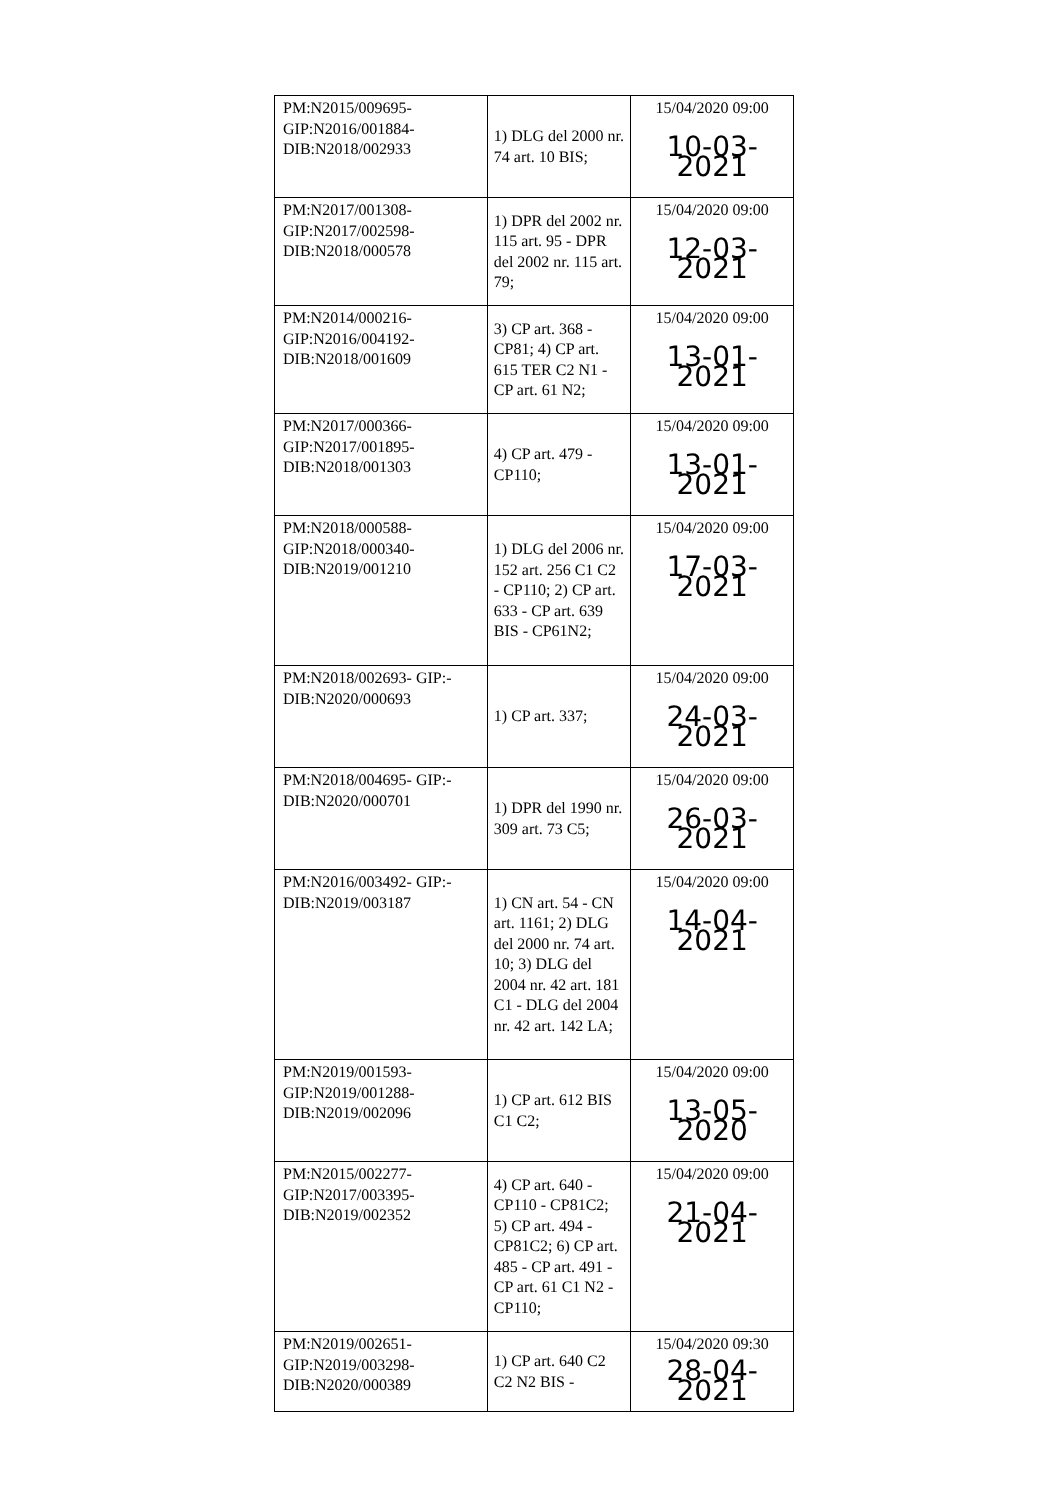| PM:N2015/009695- GIP:N2016/001884- DIB:N2018/002933 | 1) DLG del 2000 nr. 74 art. 10 BIS; | 15/04/2020 09:00 10-03-2021 |
| PM:N2017/001308- GIP:N2017/002598- DIB:N2018/000578 | 1) DPR del 2002 nr. 115 art. 95 - DPR del 2002 nr. 115 art. 79; | 15/04/2020 09:00 12-03-2021 |
| PM:N2014/000216- GIP:N2016/004192- DIB:N2018/001609 | 3) CP art. 368 - CP81; 4) CP art. 615 TER C2 N1 - CP art. 61 N2; | 15/04/2020 09:00 13-01-2021 |
| PM:N2017/000366- GIP:N2017/001895- DIB:N2018/001303 | 4) CP art. 479 - CP110; | 15/04/2020 09:00 13-01-2021 |
| PM:N2018/000588- GIP:N2018/000340- DIB:N2019/001210 | 1) DLG del 2006 nr. 152 art. 256 C1 C2 - CP110; 2) CP art. 633 - CP art. 639 BIS - CP61N2; | 15/04/2020 09:00 17-03-2021 |
| PM:N2018/002693- GIP:- DIB:N2020/000693 | 1) CP art. 337; | 15/04/2020 09:00 24-03-2021 |
| PM:N2018/004695- GIP:- DIB:N2020/000701 | 1) DPR del 1990 nr. 309 art. 73 C5; | 15/04/2020 09:00 26-03-2021 |
| PM:N2016/003492- GIP:- DIB:N2019/003187 | 1) CN art. 54 - CN art. 1161; 2) DLG del 2000 nr. 74 art. 10; 3) DLG del 2004 nr. 42 art. 181 C1 - DLG del 2004 nr. 42 art. 142 LA; | 15/04/2020 09:00 14-04-2021 |
| PM:N2019/001593- GIP:N2019/001288- DIB:N2019/002096 | 1) CP art. 612 BIS C1 C2; | 15/04/2020 09:00 13-05-2020 |
| PM:N2015/002277- GIP:N2017/003395- DIB:N2019/002352 | 4) CP art. 640 - CP110 - CP81C2; 5) CP art. 494 - CP81C2; 6) CP art. 485 - CP art. 491 - CP art. 61 C1 N2 - CP110; | 15/04/2020 09:00 21-04-2021 |
| PM:N2019/002651- GIP:N2019/003298- DIB:N2020/000389 | 1) CP art. 640 C2 C2 N2 BIS - | 15/04/2020 09:30 28-04-2021 |